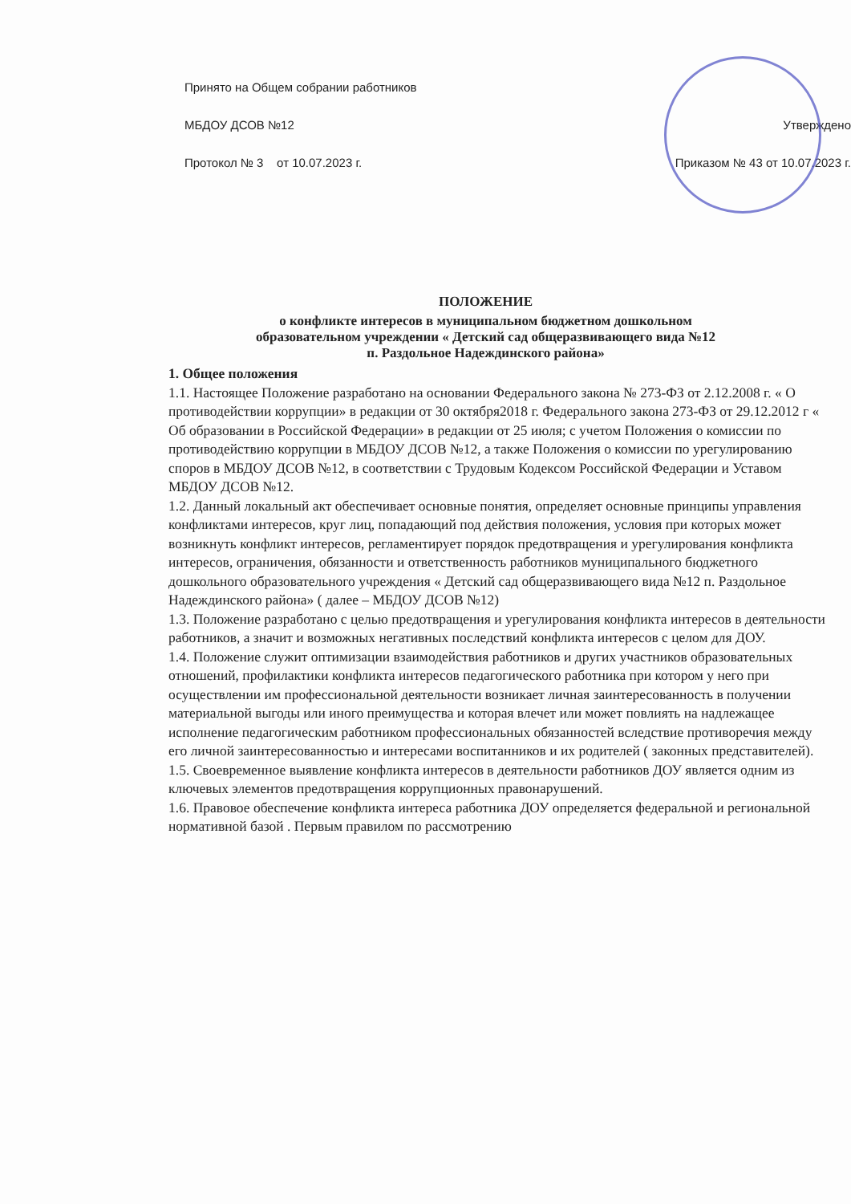Принято на Общем собрании работников
МБДОУ ДСОВ №12
Протокол № 3 от 10.07.2023 г.
Утверждено
Приказом № 43 от 10.07.2023 г.
ПОЛОЖЕНИЕ
о конфликте интересов в муниципальном бюджетном дошкольном
образовательном учреждении « Детский сад общеразвивающего вида №12
п. Раздольное Надеждинского района»
1. Общее положения
1.1. Настоящее Положение разработано на основании Федерального закона № 273-ФЗ от 2.12.2008 г. « О противодействии коррупции» в редакции от 30 октября2018 г. Федерального закона 273-ФЗ от 29.12.2012 г « Об образовании в Российской Федерации» в редакции от 25 июля; с учетом Положения о комиссии по противодействию коррупции в МБДОУ ДСОВ №12, а также Положения о комиссии по урегулированию споров в МБДОУ ДСОВ №12, в соответствии с Трудовым Кодексом Российской Федерации и Уставом МБДОУ ДСОВ №12.
1.2. Данный локальный акт обеспечивает основные понятия, определяет основные принципы управления конфликтами интересов, круг лиц, попадающий под действия положения, условия при которых может возникнуть конфликт интересов, регламентирует порядок предотвращения и урегулирования конфликта интересов, ограничения, обязанности и ответственность работников муниципального бюджетного дошкольного образовательного учреждения « Детский сад общеразвивающего вида №12 п. Раздольное Надеждинского района» ( далее – МБДОУ ДСОВ №12)
1.3. Положение разработано с целью предотвращения и урегулирования конфликта интересов в деятельности работников, а значит и возможных негативных последствий конфликта интересов с целом для ДОУ.
1.4. Положение служит оптимизации взаимодействия работников и других участников образовательных отношений, профилактики конфликта интересов педагогического работника при котором у него при осуществлении им профессиональной деятельности возникает личная заинтересованность в получении материальной выгоды или иного преимущества и которая влечет или может повлиять на надлежащее исполнение педагогическим работником профессиональных обязанностей вследствие противоречия между его личной заинтересованностью и интересами воспитанников и их родителей ( законных представителей).
1.5. Своевременное выявление конфликта интересов в деятельности работников ДОУ является одним из ключевых элементов предотвращения коррупционных правонарушений.
1.6. Правовое обеспечение конфликта интереса работника ДОУ определяется федеральной и региональной нормативной базой . Первым правилом по рассмотрению